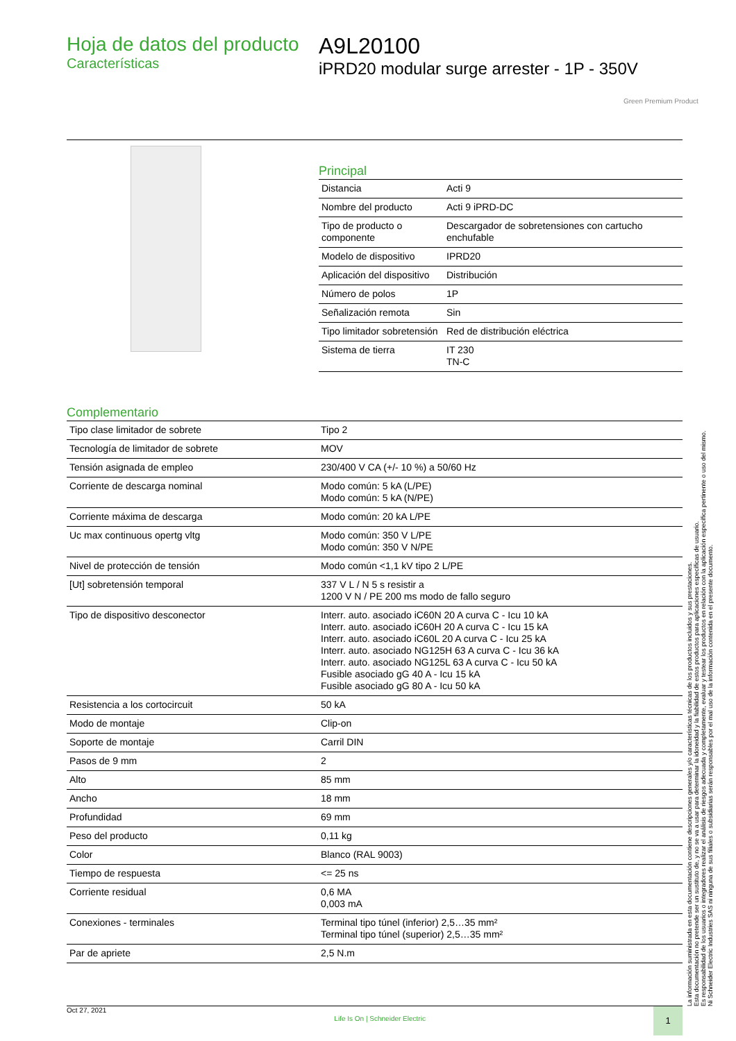Hoja de datos del producto
Características
A9L20100
iPRD20 modular surge arrester - 1P - 350V
Green Premium Product
Principal
| Distancia | Acti 9 |
| Nombre del producto | Acti 9 iPRD-DC |
| Tipo de producto o componente | Descargador de sobretensiones con cartucho enchufable |
| Modelo de dispositivo | IPRD20 |
| Aplicación del dispositivo | Distribución |
| Número de polos | 1P |
| Señalización remota | Sin |
| Tipo limitador sobretensión | Red de distribución eléctrica |
| Sistema de tierra | IT 230 TN-C |
Complementario
| Tipo clase limitador de sobrete | Tipo 2 |
| Tecnología de limitador de sobrete | MOV |
| Tensión asignada de empleo | 230/400 V CA (+/- 10 %) a 50/60 Hz |
| Corriente de descarga nominal | Modo común: 5 kA (L/PE) Modo común: 5 kA (N/PE) |
| Corriente máxima de descarga | Modo común: 20 kA L/PE |
| Uc max continuous opertg vltg | Modo común: 350 V L/PE Modo común: 350 V N/PE |
| Nivel de protección de tensión | Modo común <1,1 kV tipo 2 L/PE |
| [Ut] sobretensión temporal | 337 V L / N 5 s resistir a 1200 V N / PE 200 ms modo de fallo seguro |
| Tipo de dispositivo desconector | Interr. auto. asociado iC60N 20 A curva C - Icu 10 kA Interr. auto. asociado iC60H 20 A curva C - Icu 15 kA Interr. auto. asociado iC60L 20 A curva C - Icu 25 kA Interr. auto. asociado NG125H 63 A curva C - Icu 36 kA Interr. auto. asociado NG125L 63 A curva C - Icu 50 kA Fusible asociado gG 40 A - Icu 15 kA Fusible asociado gG 80 A - Icu 50 kA |
| Resistencia a los cortocircuit | 50 kA |
| Modo de montaje | Clip-on |
| Soporte de montaje | Carril DIN |
| Pasos de 9 mm | 2 |
| Alto | 85 mm |
| Ancho | 18 mm |
| Profundidad | 69 mm |
| Peso del producto | 0,11 kg |
| Color | Blanco (RAL 9003) |
| Tiempo de respuesta | <= 25 ns |
| Corriente residual | 0,6 MA 0,003 mA |
| Conexiones - terminales | Terminal tipo túnel (inferior) 2,5…35 mm² Terminal tipo túnel (superior) 2,5…35 mm² |
| Par de apriete | 2,5 N.m |
La información suministrada en esta documentación contiene descripciones generales y/o características técnicas de los productos incluidos y sus prestaciones.
Esta documentación no pretende ser un sustituto de, y no se va a usar para determinar la idoneidad y la fiabilidad de estos productos para aplicaciones específicas de usuario.
Es responsabilidad de los usuarios o integradores realizar el análisis de riesgos adecuada y completamente, evaluar y testear los productos en relación con la aplicación específica pertinente o uso del mismo.
Ni Schneider Electric Industries SAS ni ninguna de sus filiales o subsidiarias serán responsables por el mal uso de la información contenida en el presente documento.
Oct 27, 2021 Life Is On | Schneider Electric 1